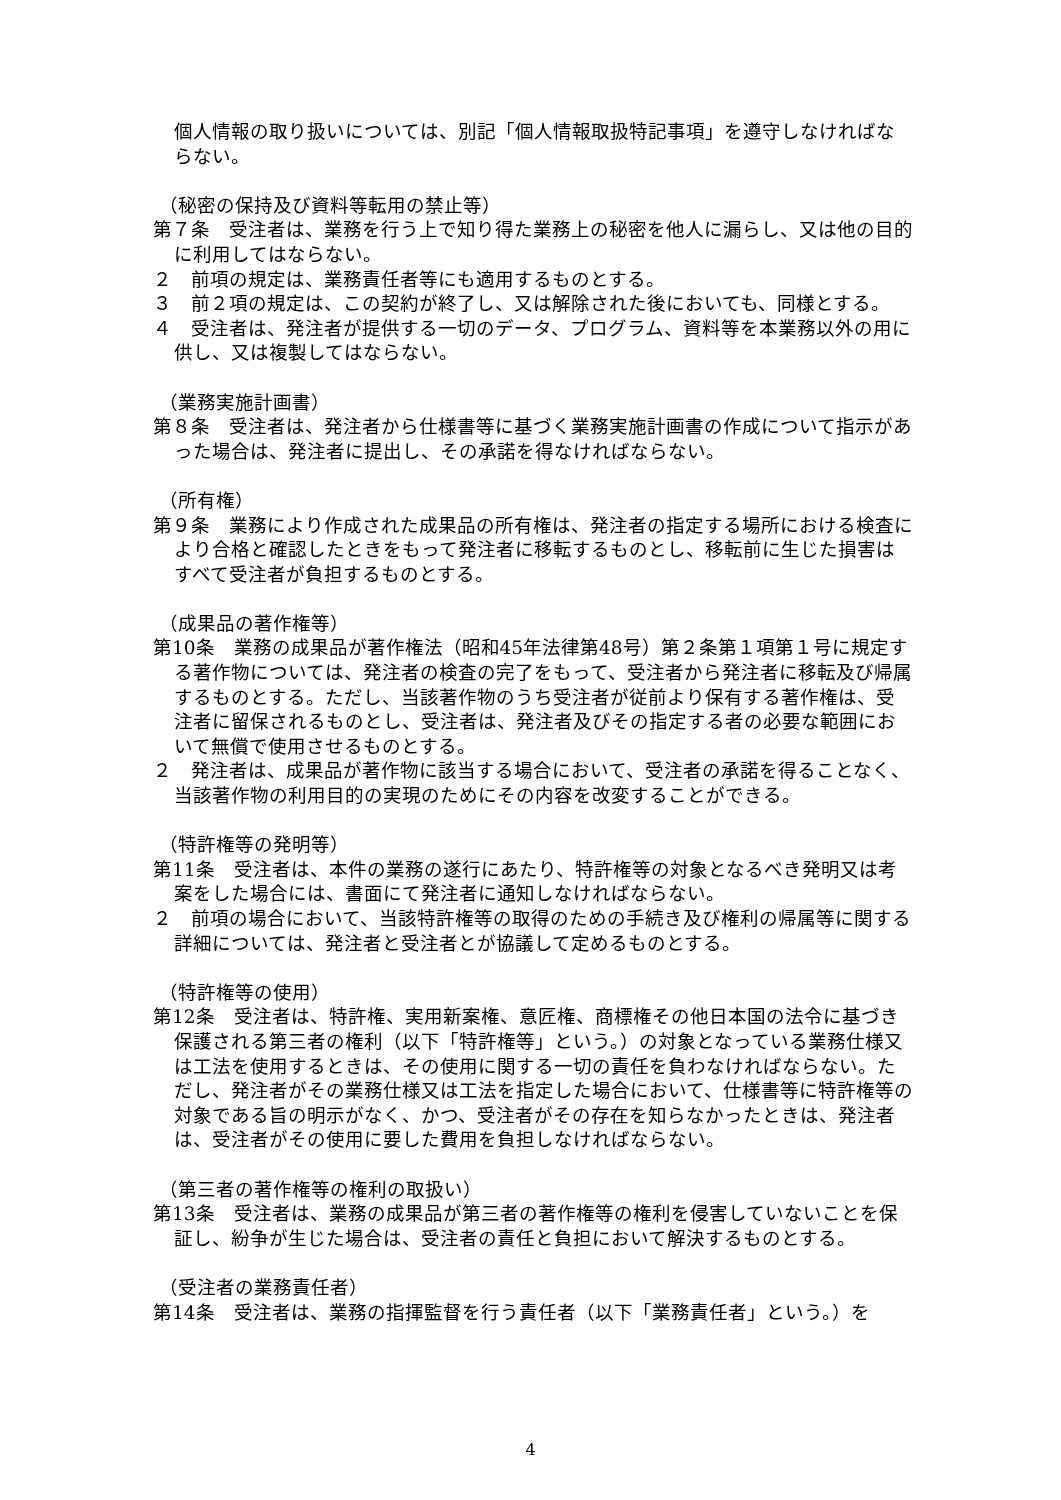個人情報の取り扱いについては、別記「個人情報取扱特記事項」を遵守しなければならない。
（秘密の保持及び資料等転用の禁止等）
第７条　受注者は、業務を行う上で知り得た業務上の秘密を他人に漏らし、又は他の目的に利用してはならない。
２　前項の規定は、業務責任者等にも適用するものとする。
３　前２項の規定は、この契約が終了し、又は解除された後においても、同様とする。
４　受注者は、発注者が提供する一切のデータ、プログラム、資料等を本業務以外の用に供し、又は複製してはならない。
（業務実施計画書）
第８条　受注者は、発注者から仕様書等に基づく業務実施計画書の作成について指示があった場合は、発注者に提出し、その承諾を得なければならない。
（所有権）
第９条　業務により作成された成果品の所有権は、発注者の指定する場所における検査により合格と確認したときをもって発注者に移転するものとし、移転前に生じた損害はすべて受注者が負担するものとする。
（成果品の著作権等）
第10条　業務の成果品が著作権法（昭和45年法律第48号）第２条第１項第１号に規定する著作物については、発注者の検査の完了をもって、受注者から発注者に移転及び帰属するものとする。ただし、当該著作物のうち受注者が従前より保有する著作権は、受注者に留保されるものとし、受注者は、発注者及びその指定する者の必要な範囲において無償で使用させるものとする。
２　発注者は、成果品が著作物に該当する場合において、受注者の承諾を得ることなく、当該著作物の利用目的の実現のためにその内容を改変することができる。
（特許権等の発明等）
第11条　受注者は、本件の業務の遂行にあたり、特許権等の対象となるべき発明又は考案をした場合には、書面にて発注者に通知しなければならない。
２　前項の場合において、当該特許権等の取得のための手続き及び権利の帰属等に関する詳細については、発注者と受注者とが協議して定めるものとする。
（特許権等の使用）
第12条　受注者は、特許権、実用新案権、意匠権、商標権その他日本国の法令に基づき保護される第三者の権利（以下「特許権等」という。）の対象となっている業務仕様又は工法を使用するときは、その使用に関する一切の責任を負わなければならない。ただし、発注者がその業務仕様又は工法を指定した場合において、仕様書等に特許権等の対象である旨の明示がなく、かつ、受注者がその存在を知らなかったときは、発注者は、受注者がその使用に要した費用を負担しなければならない。
（第三者の著作権等の権利の取扱い）
第13条　受注者は、業務の成果品が第三者の著作権等の権利を侵害していないことを保証し、紛争が生じた場合は、受注者の責任と負担において解決するものとする。
（受注者の業務責任者）
第14条　受注者は、業務の指揮監督を行う責任者（以下「業務責任者」という。）を
4